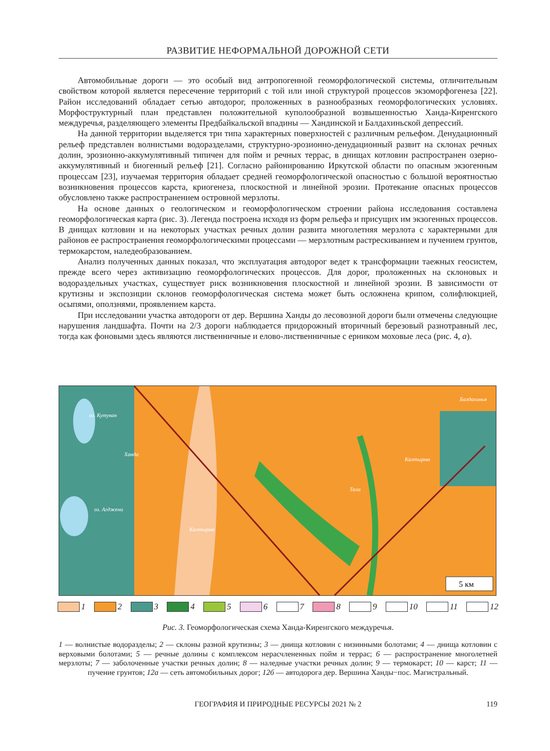РАЗВИТИЕ НЕФОРМАЛЬНОЙ ДОРОЖНОЙ СЕТИ
Автомобильные дороги — это особый вид антропогенной геоморфологической системы, отличительным свойством которой является пересечение территорий с той или иной структурой процессов экзоморфогенеза [22]. Район исследований обладает сетью автодорог, проложенных в разнообразных геоморфологических условиях. Морфоструктурный план представлен положительной куполообразной возвышенностью Ханда-Киренгского междуречья, разделяющего элементы Предбайкальской впадины — Хандинской и Балдахиньской депрессий.
На данной территории выделяется три типа характерных поверхностей с различным рельефом. Денудационный рельеф представлен волнистыми водоразделами, структурно-эрозионно-денудационный развит на склонах речных долин, эрозионно-аккумулятивный типичен для пойм и речных террас, в днищах котловин распространен озерно-аккумулятивный и биогенный рельеф [21]. Согласно районированию Иркутской области по опасным экзогенным процессам [23], изучаемая территория обладает средней геоморфологической опасностью с большой вероятностью возникновения процессов карста, криогенеза, плоскостной и линейной эрозии. Протекание опасных процессов обусловлено также распространением островной мерзлоты.
На основе данных о геологическом и геоморфологическом строении района исследования составлена геоморфологическая карта (рис. 3). Легенда построена исходя из форм рельефа и присущих им экзогенных процессов. В днищах котловин и на некоторых участках речных долин развита многолетняя мерзлота с характерными для районов ее распространения геоморфологическими процессами — мерзлотным растрескиванием и пучением грунтов, термокарстом, наледеобразованием.
Анализ полученных данных показал, что эксплуатация автодорог ведет к трансформации таежных геосистем, прежде всего через активизацию геоморфологических процессов. Для дорог, проложенных на склоновых и водораздельных участках, существует риск возникновения плоскостной и линейной эрозии. В зависимости от крутизны и экспозиции склонов геоморфологическая система может быть осложнена крипом, солифлюкцией, осыпями, оползнями, проявлением карста.
При исследовании участка автодороги от дер. Вершина Ханды до лесовозной дороги были отмечены следующие нарушения ландшафта. Почти на 2/3 дороги наблюдается придорожный вторичный березовый разнотравный лес, тогда как фоновыми здесь являются лиственничные и елово-лиственничные с ерником моховые леса (рис. 4, а).
5 км
оз. Кутукан
оз. Агджени
Калтырма
Калтырма
Тала
Ханда
Балдахинья
1 2 3 4 5 6 7 8 9 10 11 12
Рис. 3. Геоморфологическая схема Ханда-Киренгского междуречья.
1 — волнистые водоразделы; 2 — склоны разной крутизны; 3 — днища котловин с низинными болотами; 4 — днища котловин с верховыми болотами; 5 — речные долины с комплексом нерасчлененных пойм и террас; 6 — распространение многолетней мерзлоты; 7 — заболоченные участки речных долин; 8 — наледные участки речных долин; 9 — термокарст; 10 — карст; 11 — пучение грунтов; 12а — сеть автомобильных дорог; 12б — автодорога дер. Вершина Ханды−пос. Магистральный.
ГЕОГРАФИЯ И ПРИРОДНЫЕ РЕСУРСЫ 2021 № 2 119